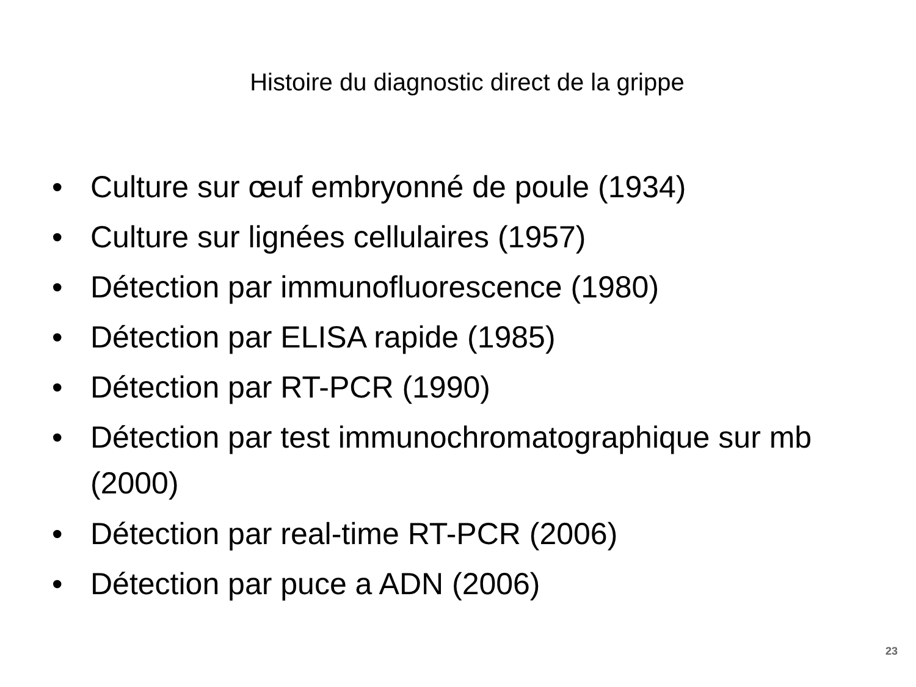Histoire du diagnostic direct de la grippe
• Culture sur œuf embryonné de poule (1934)
• Culture sur lignées cellulaires (1957)
• Détection par immunofluorescence (1980)
• Détection par ELISA rapide (1985)
• Détection par RT-PCR (1990)
• Détection par test immunochromatographique sur mb (2000)
• Détection par real-time RT-PCR (2006)
• Détection par puce a ADN (2006)
23